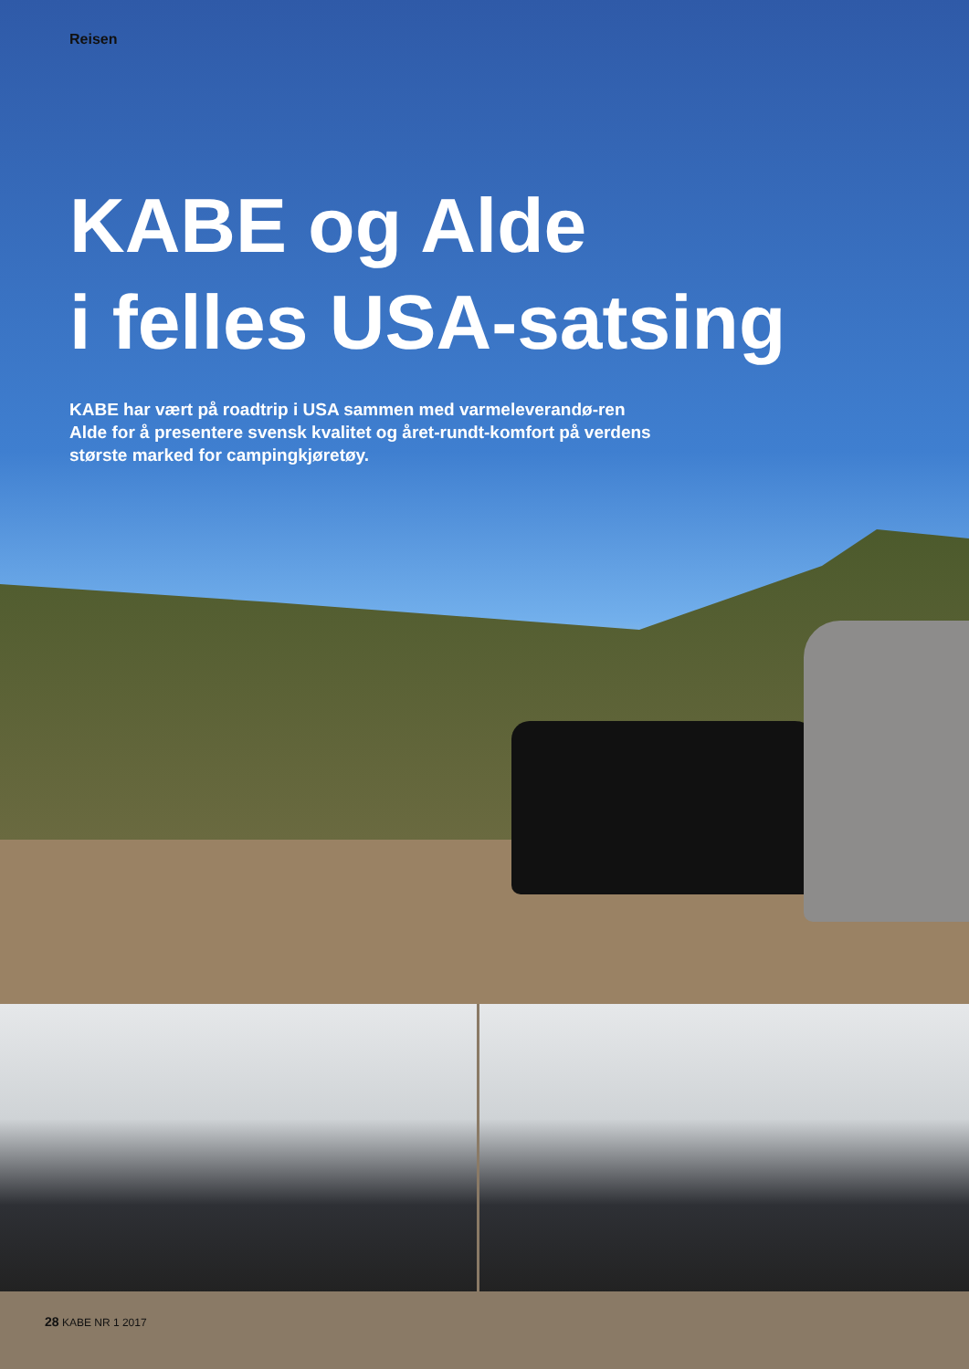Reisen
KABE og Alde
i felles USA-satsing
KABE har vært på roadtrip i USA sammen med varmeleverandø-ren Alde for å presentere svensk kvalitet og året-rundt-komfort på verdens største marked for campingkjøretøy.
28 KABE NR 1 2017